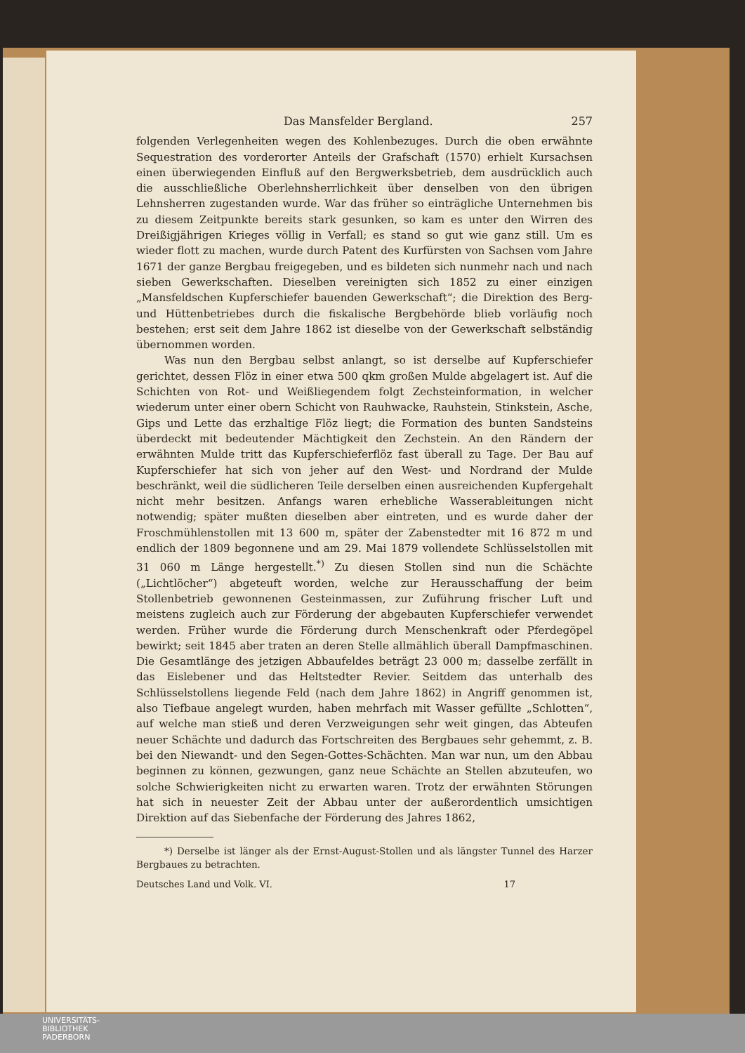Das Mansfelder Bergland. 257
folgenden Verlegenheiten wegen des Kohlenbezuges. Durch die oben erwähnte Sequestration des vorderorter Anteils der Grafschaft (1570) erhielt Kursachsen einen überwiegenden Einfluß auf den Bergwerksbetrieb, dem ausdrücklich auch die ausschließliche Oberlehnsherrlichkeit über denselben von den übrigen Lehnsherren zugestanden wurde. War das früher so einträgliche Unternehmen bis zu diesem Zeitpunkte bereits stark gesunken, so kam es unter den Wirren des Dreißigjährigen Krieges völlig in Verfall; es stand so gut wie ganz still. Um es wieder flott zu machen, wurde durch Patent des Kurfürsten von Sachsen vom Jahre 1671 der ganze Bergbau freigegeben, und es bildeten sich nunmehr nach und nach sieben Gewerkschaften. Dieselben vereinigten sich 1852 zu einer einzigen „Mansfeldschen Kupferschiefer bauenden Gewerkschaft“; die Direktion des Berg- und Hüttenbetriebes durch die fiskalische Bergbehörde blieb vorläufig noch bestehen; erst seit dem Jahre 1862 ist dieselbe von der Gewerkschaft selbständig übernommen worden.
Was nun den Bergbau selbst anlangt, so ist derselbe auf Kupferschiefer gerichtet, dessen Flöz in einer etwa 500 qkm großen Mulde abgelagert ist. Auf die Schichten von Rot- und Weißliegendem folgt Zechsteinformation, in welcher wiederum unter einer obern Schicht von Rauhwacke, Rauhstein, Stinkstein, Asche, Gips und Lette das erzhaltige Flöz liegt; die Formation des bunten Sandsteins überdeckt mit bedeutender Mächtigkeit den Zechstein. An den Rändern der erwähnten Mulde tritt das Kupferschieferflöz fast überall zu Tage. Der Bau auf Kupferschiefer hat sich von jeher auf den West- und Nordrand der Mulde beschränkt, weil die südlicheren Teile derselben einen ausreichenden Kupfergehalt nicht mehr besitzen. Anfangs waren erhebliche Wasserableitungen nicht notwendig; später mußten dieselben aber eintreten, und es wurde daher der Froschmühlenstollen mit 13 600 m, später der Zabenstedter mit 16 872 m und endlich der 1809 begonnene und am 29. Mai 1879 vollendete Schlüsselstollen mit 31 060 m Länge hergestellt.<sup>*)</sup> Zu diesen Stollen sind nun die Schächte („Lichtlöcher“) abgeteuft worden, welche zur Herausschaffung der beim Stollenbetrieb gewonnenen Gesteinmassen, zur Zuführung frischer Luft und meistens zugleich auch zur Förderung der abgebauten Kupferschiefer verwendet werden. Früher wurde die Förderung durch Menschenkraft oder Pferdegöpel bewirkt; seit 1845 aber traten an deren Stelle allmählich überall Dampfmaschinen. Die Gesamtlänge des jetzigen Abbaufeldes beträgt 23 000 m; dasselbe zerfällt in das Eislebener und das Heltstedter Revier. Seitdem das unterhalb des Schlüsselstollens liegende Feld (nach dem Jahre 1862) in Angriff genommen ist, also Tiefbaue angelegt wurden, haben mehrfach mit Wasser gefüllte „Schlotten“, auf welche man stieß und deren Verzweigungen sehr weit gingen, das Abteufen neuer Schächte und dadurch das Fortschreiten des Bergbaues sehr gehemmt, z. B. bei den Niewandt- und den Segen-Gottes-Schächten. Man war nun, um den Abbau beginnen zu können, gezwungen, ganz neue Schächte an Stellen abzuteufen, wo solche Schwierigkeiten nicht zu erwarten waren. Trotz der erwähnten Störungen hat sich in neuester Zeit der Abbau unter der außerordentlich umsichtigen Direktion auf das Siebenfache der Förderung des Jahres 1862,
*) Derselbe ist länger als der Ernst-August-Stollen und als längster Tunnel des Harzer Bergbaues zu betrachten.
Deutsches Land und Volk. VI. 17
UNIVERSITÄTS-
BIBLIOTHEK
PADERBORN